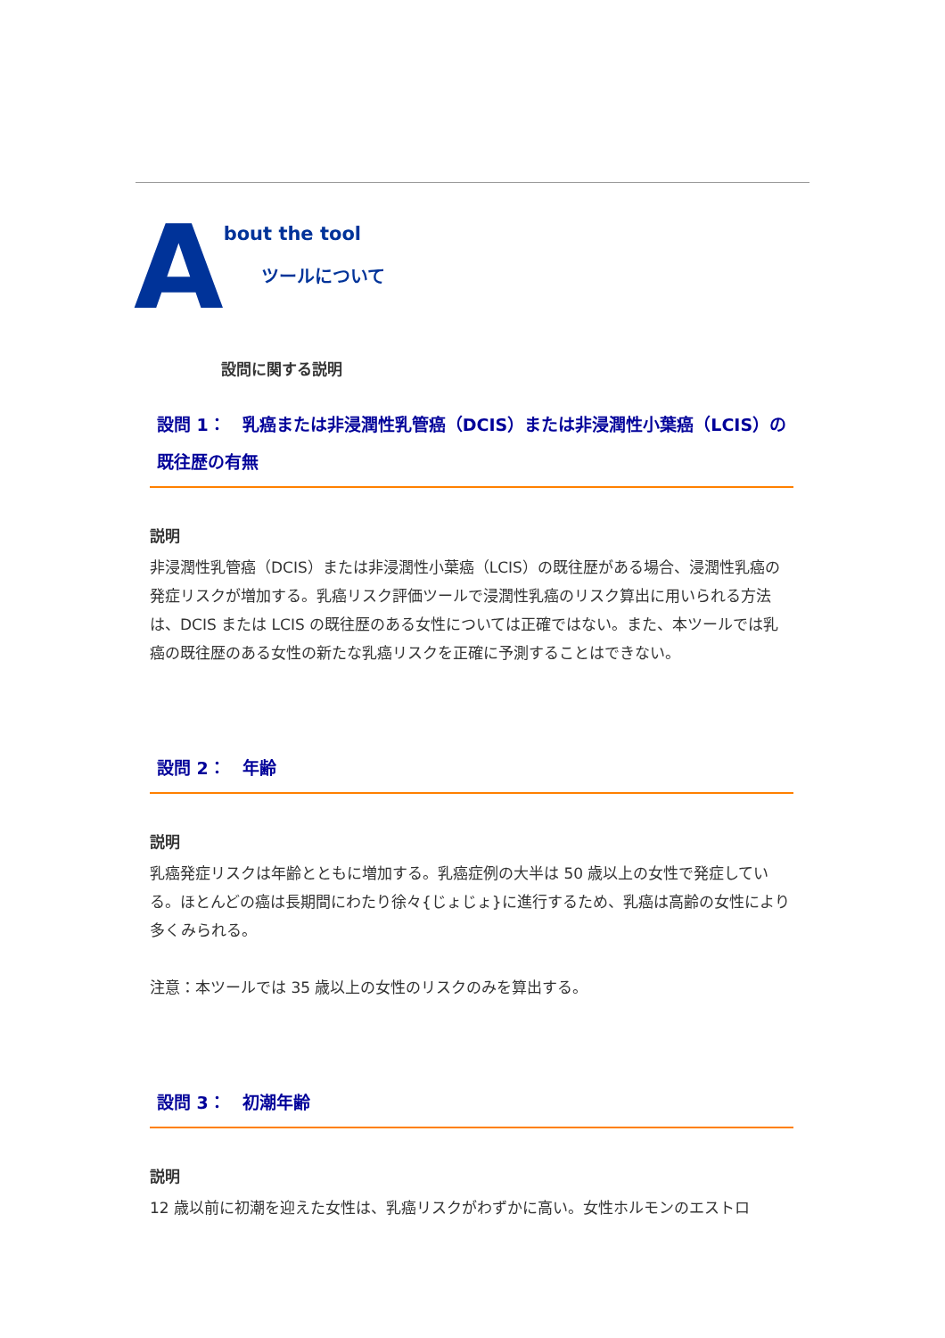A
bout the tool
ツールについて
設問に関する説明
設問 1：　乳癌または非浸潤性乳管癌（DCIS）または非浸潤性小葉癌（LCIS）の既往歴の有無
説明
非浸潤性乳管癌（DCIS）または非浸潤性小葉癌（LCIS）の既往歴がある場合、浸潤性乳癌の発症リスクが増加する。乳癌リスク評価ツールで浸潤性乳癌のリスク算出に用いられる方法は、DCIS または LCIS の既往歴のある女性については正確ではない。また、本ツールでは乳癌の既往歴のある女性の新たな乳癌リスクを正確に予測することはできない。
設問 2：　年齢
説明
乳癌発症リスクは年齢とともに増加する。乳癌症例の大半は 50 歳以上の女性で発症している。ほとんどの癌は長期間にわたり徐々{じょじょ}に進行するため、乳癌は高齢の女性により多くみられる。
注意：本ツールでは 35 歳以上の女性のリスクのみを算出する。
設問 3：　初潮年齢
説明
12 歳以前に初潮を迎えた女性は、乳癌リスクがわずかに高い。女性ホルモンのエストロ